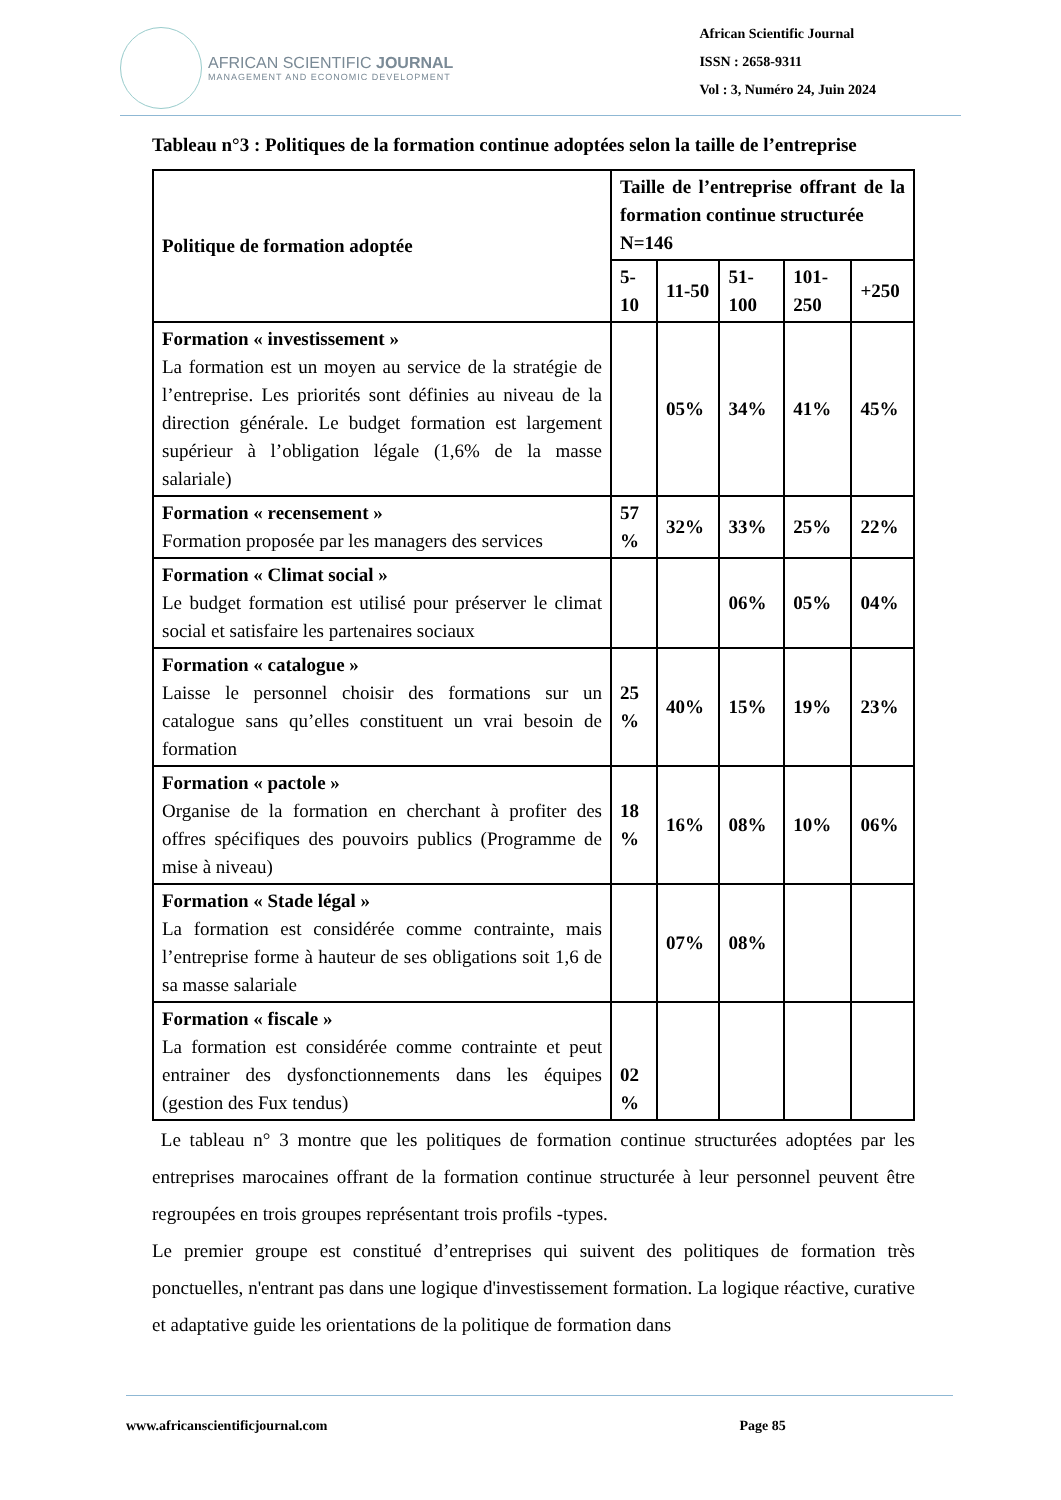AFRICAN SCIENTIFIC JOURNAL
MANAGEMENT AND ECONOMIC DEVELOPMENT
African Scientific Journal
ISSN : 2658-9311
Vol : 3, Numéro 24, Juin 2024
Tableau n°3 : Politiques de la formation continue adoptées selon la taille de l’entreprise
| Politique de formation adoptée | Taille de l’entreprise offrant de la formation continue structurée N=146 | | | | |
| --- | --- | --- | --- | --- | --- |
| | 5-10 | 11-50 | 51-100 | 101-250 | +250 |
| Formation « investissement » La formation est un moyen au service de la stratégie de l’entreprise. Les priorités sont définies au niveau de la direction générale. Le budget formation est largement supérieur à l’obligation légale (1,6% de la masse salariale) | | 05% | 34% | 41% | 45% |
| Formation « recensement » Formation proposée par les managers des services | 57 % | 32% | 33% | 25% | 22% |
| Formation « Climat social » Le budget formation est utilisé pour préserver le climat social et satisfaire les partenaires sociaux | | | 06% | 05% | 04% |
| Formation « catalogue » Laisse le personnel choisir des formations sur un catalogue sans qu’elles constituent un vrai besoin de formation | 25 % | 40% | 15% | 19% | 23% |
| Formation « pactole » Organise de la formation en cherchant à profiter des offres spécifiques des pouvoirs publics (Programme de mise à niveau) | 18 % | 16% | 08% | 10% | 06% |
| Formation « Stade légal » La formation est considérée comme contrainte, mais l’entreprise forme à hauteur de ses obligations soit 1,6 de sa masse salariale | | 07% | 08% | | |
| Formation « fiscale » La formation est considérée comme contrainte et peut entrainer des dysfonctionnements dans les équipes (gestion des Fux tendus) | 02 % | | | | |
Le tableau n° 3 montre que les politiques de formation continue structurées adoptées par les entreprises marocaines offrant de la formation continue structurée à leur personnel peuvent être regroupées en trois groupes représentant trois profils -types.
Le premier groupe est constitué d’entreprises qui suivent des politiques de formation très ponctuelles, n'entrant pas dans une logique d'investissement formation. La logique réactive, curative et adaptative guide les orientations de la politique de formation dans
www.africanscientificjournal.com Page 85